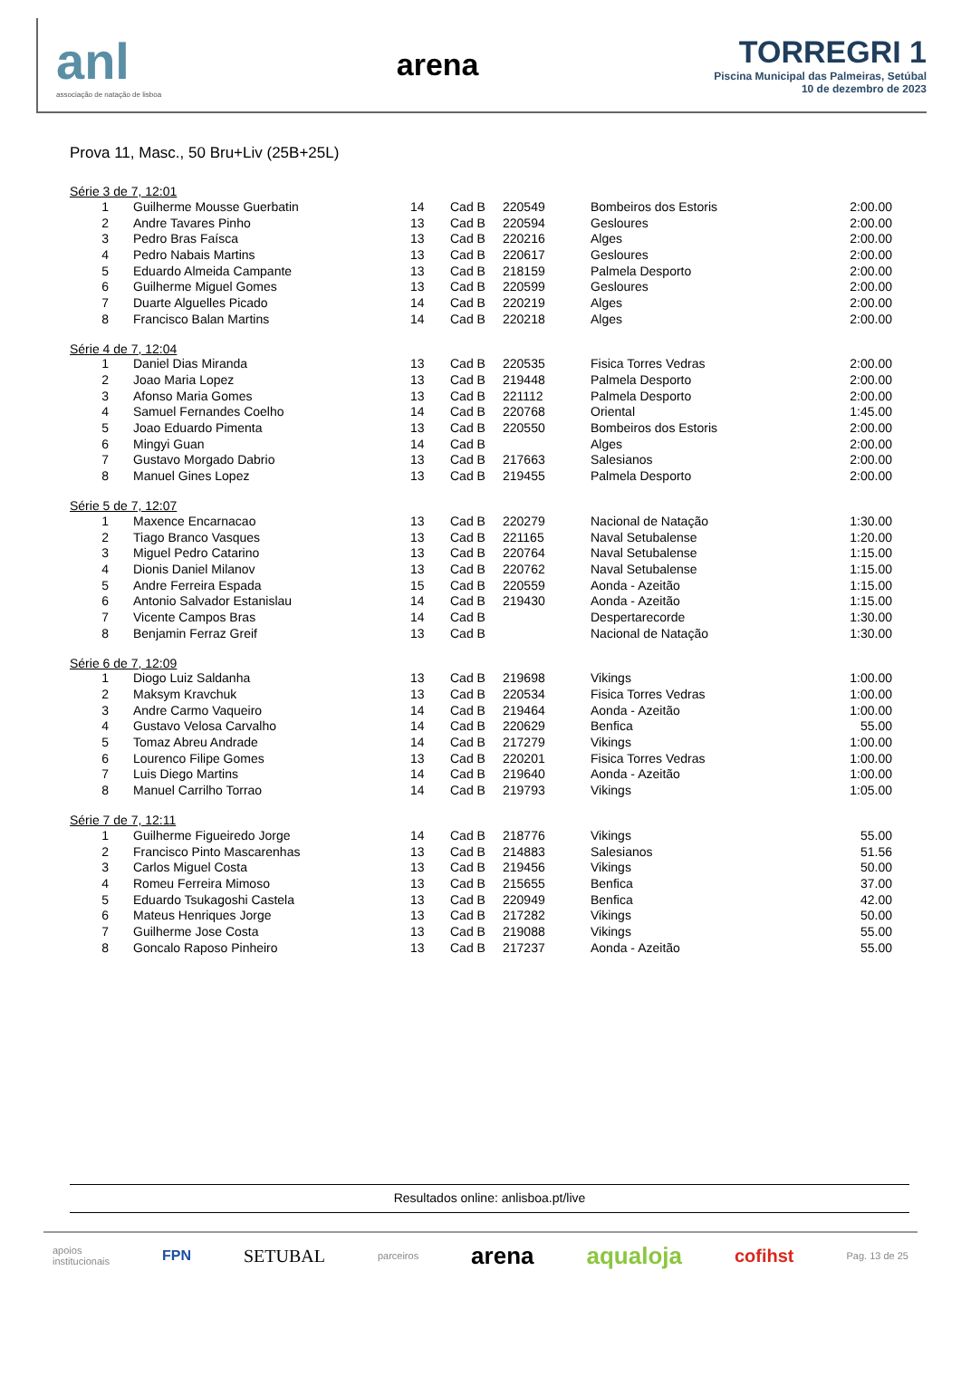anl
associação de natação de lisboa
arena
TORREGRI 1
Piscina Municipal das Palmeiras, Setúbal
10 de dezembro de 2023
Prova 11, Masc., 50 Bru+Liv (25B+25L)
Série 3 de 7, 12:01
| 1 | Guilherme Mousse Guerbatin | 14 | Cad B | 220549 | Bombeiros dos Estoris | 2:00.00 |
| 2 | Andre Tavares Pinho | 13 | Cad B | 220594 | Gesloures | 2:00.00 |
| 3 | Pedro Bras Faísca | 13 | Cad B | 220216 | Alges | 2:00.00 |
| 4 | Pedro Nabais Martins | 13 | Cad B | 220617 | Gesloures | 2:00.00 |
| 5 | Eduardo Almeida Campante | 13 | Cad B | 218159 | Palmela Desporto | 2:00.00 |
| 6 | Guilherme Miguel Gomes | 13 | Cad B | 220599 | Gesloures | 2:00.00 |
| 7 | Duarte Alguelles Picado | 14 | Cad B | 220219 | Alges | 2:00.00 |
| 8 | Francisco Balan Martins | 14 | Cad B | 220218 | Alges | 2:00.00 |
Série 4 de 7, 12:04
| 1 | Daniel Dias Miranda | 13 | Cad B | 220535 | Fisica Torres Vedras | 2:00.00 |
| 2 | Joao Maria Lopez | 13 | Cad B | 219448 | Palmela Desporto | 2:00.00 |
| 3 | Afonso Maria Gomes | 13 | Cad B | 221112 | Palmela Desporto | 2:00.00 |
| 4 | Samuel Fernandes Coelho | 14 | Cad B | 220768 | Oriental | 1:45.00 |
| 5 | Joao Eduardo Pimenta | 13 | Cad B | 220550 | Bombeiros dos Estoris | 2:00.00 |
| 6 | Mingyi Guan | 14 | Cad B | | Alges | 2:00.00 |
| 7 | Gustavo Morgado Dabrio | 13 | Cad B | 217663 | Salesianos | 2:00.00 |
| 8 | Manuel Gines Lopez | 13 | Cad B | 219455 | Palmela Desporto | 2:00.00 |
Série 5 de 7, 12:07
| 1 | Maxence Encarnacao | 13 | Cad B | 220279 | Nacional de Natação | 1:30.00 |
| 2 | Tiago Branco Vasques | 13 | Cad B | 221165 | Naval Setubalense | 1:20.00 |
| 3 | Miguel Pedro Catarino | 13 | Cad B | 220764 | Naval Setubalense | 1:15.00 |
| 4 | Dionis Daniel Milanov | 13 | Cad B | 220762 | Naval Setubalense | 1:15.00 |
| 5 | Andre Ferreira Espada | 15 | Cad B | 220559 | Aonda - Azeitão | 1:15.00 |
| 6 | Antonio Salvador Estanislau | 14 | Cad B | 219430 | Aonda - Azeitão | 1:15.00 |
| 7 | Vicente Campos Bras | 14 | Cad B | | Despertarecorde | 1:30.00 |
| 8 | Benjamin Ferraz Greif | 13 | Cad B | | Nacional de Natação | 1:30.00 |
Série 6 de 7, 12:09
| 1 | Diogo Luiz Saldanha | 13 | Cad B | 219698 | Vikings | 1:00.00 |
| 2 | Maksym Kravchuk | 13 | Cad B | 220534 | Fisica Torres Vedras | 1:00.00 |
| 3 | Andre Carmo Vaqueiro | 14 | Cad B | 219464 | Aonda - Azeitão | 1:00.00 |
| 4 | Gustavo Velosa Carvalho | 14 | Cad B | 220629 | Benfica | 55.00 |
| 5 | Tomaz Abreu Andrade | 14 | Cad B | 217279 | Vikings | 1:00.00 |
| 6 | Lourenco Filipe Gomes | 13 | Cad B | 220201 | Fisica Torres Vedras | 1:00.00 |
| 7 | Luis Diego Martins | 14 | Cad B | 219640 | Aonda - Azeitão | 1:00.00 |
| 8 | Manuel Carrilho Torrao | 14 | Cad B | 219793 | Vikings | 1:05.00 |
Série 7 de 7, 12:11
| 1 | Guilherme Figueiredo Jorge | 14 | Cad B | 218776 | Vikings | 55.00 |
| 2 | Francisco Pinto Mascarenhas | 13 | Cad B | 214883 | Salesianos | 51.56 |
| 3 | Carlos Miguel Costa | 13 | Cad B | 219456 | Vikings | 50.00 |
| 4 | Romeu Ferreira Mimoso | 13 | Cad B | 215655 | Benfica | 37.00 |
| 5 | Eduardo Tsukagoshi Castela | 13 | Cad B | 220949 | Benfica | 42.00 |
| 6 | Mateus Henriques Jorge | 13 | Cad B | 217282 | Vikings | 50.00 |
| 7 | Guilherme Jose Costa | 13 | Cad B | 219088 | Vikings | 55.00 |
| 8 | Goncalo Raposo Pinheiro | 13 | Cad B | 217237 | Aonda - Azeitão | 55.00 |
Resultados online: anlisboa.pt/live
apoios
institucionais FPN SETUBAL parceiros arena aqualoja cofihst Pag. 13 de 25